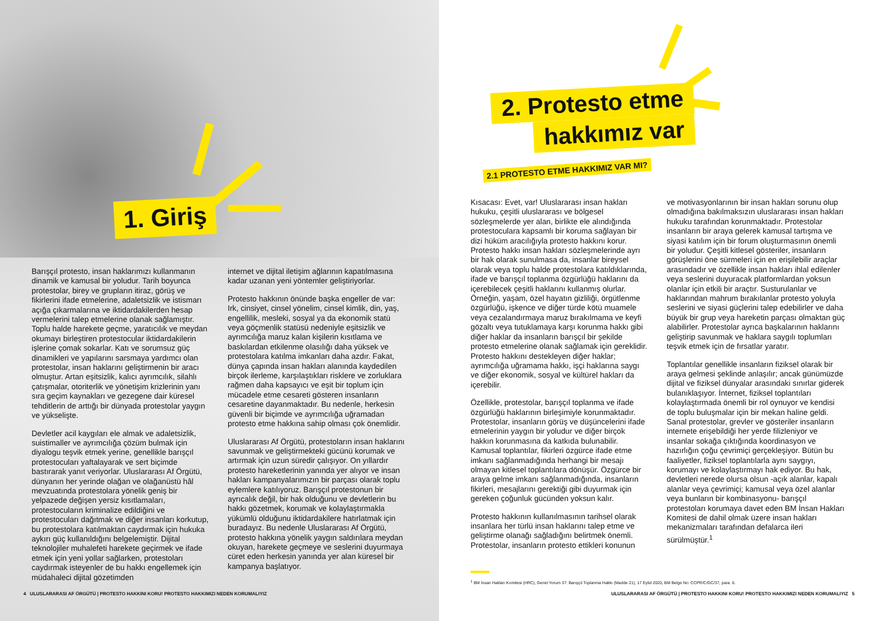1. Giriş
Barışçıl protesto, insan haklarımızı kullanmanın dinamik ve kamusal bir yoludur. Tarih boyunca protestolar, birey ve grupların itiraz, görüş ve fikirlerini ifade etmelerine, adaletsizlik ve istismarı açığa çıkarmalarına ve iktidardakilerden hesap vermelerini talep etmelerine olanak sağlamıştır. Toplu halde harekete geçme, yaratıcılık ve meydan okumayı birleştiren protestocular iktidardakilerin işlerine çomak sokarlar. Katı ve sorumsuz güç dinamikleri ve yapılarını sarsmaya yardımcı olan protestolar, insan haklarını geliştirmenin bir aracı olmuştur. Artan eşitsizlik, kalıcı ayrımcılık, silahlı çatışmalar, otoriterlik ve yönetişim krizlerinin yanı sıra geçim kaynakları ve gezegene dair küresel tehditlerin de arttığı bir dünyada protestolar yaygın ve yükselişte.
Devletler acil kaygıları ele almak ve adaletsizlik, suistimaller ve ayrımcılığa çözüm bulmak için diyalogu teşvik etmek yerine, genellikle barışçıl protestocuları yaftalayarak ve sert biçimde bastırarak yanıt veriyorlar. Uluslararası Af Örgütü, dünyanın her yerinde olağan ve olağanüstü hâl mevzuatında protestolara yönelik geniş bir yelpazede değişen yersiz kısıtlamaları, protestocuların kriminalize edildiğini ve protestocuları dağıtmak ve diğer insanları korkutup, bu protestolara katılmaktan caydırmak için hukuka aykırı güç kullanıldığını belgelemiştir. Dijital teknolojiler muhalefeti harekete geçirmek ve ifade etmek için yeni yollar sağlarken, protestoları caydırmak isteyenler de bu hakkı engellemek için müdahaleci dijital gözetimden
internet ve dijital iletişim ağlarının kapatılmasına kadar uzanan yeni yöntemler geliştiriyorlar.
Protesto hakkının önünde başka engeller de var: Irk, cinsiyet, cinsel yönelim, cinsel kimlik, din, yaş, engellilik, mesleki, sosyal ya da ekonomik statü veya göçmenlik statüsü nedeniyle eşitsizlik ve ayrımcılığa maruz kalan kişilerin kısıtlama ve baskılardan etkilenme olasılığı daha yüksek ve protestolara katılma imkanları daha azdır. Fakat, dünya çapında insan hakları alanında kaydedilen birçok ilerleme, karşılaştıkları risklere ve zorluklara rağmen daha kapsayıcı ve eşit bir toplum için mücadele etme cesareti gösteren insanların cesaretine dayanmaktadır. Bu nedenle, herkesin güvenli bir biçimde ve ayrımcılığa uğramadan protesto etme hakkına sahip olması çok önemlidir.
Uluslararası Af Örgütü, protestoların insan haklarını savunmak ve geliştirmekteki gücünü korumak ve artırmak için uzun süredir çalışıyor. On yıllardır protesto hareketlerinin yanında yer alıyor ve insan hakları kampanyalarımızın bir parçası olarak toplu eylemlere katılıyoruz. Barışçıl protestonun bir ayrıcalık değil, bir hak olduğunu ve devletlerin bu hakkı gözetmek, korumak ve kolaylaştırmakla yükümlü olduğunu iktidardakilere hatırlatmak için buradayız. Bu nedenle Uluslararası Af Örgütü, protesto hakkına yönelik yaygın saldırılara meydan okuyan, harekete geçmeye ve seslerini duyurmaya cüret eden herkesin yanında yer alan küresel bir kampanya başlatıyor.
4 ULUSLARARASI AF ÖRGÜTÜ | PROTESTO HAKKINI KORU! PROTESTO HAKKIMIZI NEDEN KORUMALIYIZ
2. Protesto etme
hakkımız var
2.1 PROTESTO ETME HAKKIMIZ VAR MI?
Kısacası: Evet, var! Uluslararası insan hakları hukuku, çeşitli uluslararası ve bölgesel sözleşmelerde yer alan, birlikte ele alındığında protestoculara kapsamlı bir koruma sağlayan bir dizi hüküm aracılığıyla protesto hakkını korur. Protesto hakkı insan hakları sözleşmelerinde ayrı bir hak olarak sunulmasa da, insanlar bireysel olarak veya toplu halde protestolara katıldıklarında, ifade ve barışçıl toplanma özgürlüğü haklarını da içerebilecek çeşitli haklarını kullanmış olurlar. Örneğin, yaşam, özel hayatın gizliliği, örgütlenme özgürlüğü, işkence ve diğer türde kötü muamele veya cezalandırmaya maruz bırakılmama ve keyfi gözaltı veya tutuklamaya karşı korunma hakkı gibi diğer haklar da insanların barışçıl bir şekilde protesto etmelerine olanak sağlamak için gereklidir. Protesto hakkını destekleyen diğer haklar; ayrımcılığa uğramama hakkı, işçi haklarına saygı ve diğer ekonomik, sosyal ve kültürel hakları da içerebilir.
Özellikle, protestolar, barışçıl toplanma ve ifade özgürlüğü haklarının birleşimiyle korunmaktadır. Protestolar, insanların görüş ve düşüncelerini ifade etmelerinin yaygın bir yoludur ve diğer birçok hakkın korunmasına da katkıda bulunabilir. Kamusal toplantılar, fikirleri özgürce ifade etme imkanı sağlanmadığında herhangi bir mesajı olmayan kitlesel toplantılara dönüşür. Özgürce bir araya gelme imkanı sağlanmadığında, insanların fikirleri, mesajlarını gerektiği gibi duyurmak için gereken çoğunluk gücünden yoksun kalır.
Protesto hakkının kullanılmasının tarihsel olarak insanlara her türlü insan haklarını talep etme ve geliştirme olanağı sağladığını belirtmek önemli. Protestolar, insanların protesto ettikleri konunun
ve motivasyonlarının bir insan hakları sorunu olup olmadığına bakılmaksızın uluslararası insan hakları hukuku tarafından korunmaktadır. Protestolar insanların bir araya gelerek kamusal tartışma ve siyasi katılım için bir forum oluşturmasının önemli bir yoludur. Çeşitli kitlesel gösteriler, insanların görüşlerini öne sürmeleri için en erişilebilir araçlar arasındadır ve özellikle insan hakları ihlal edilenler veya seslerini duyuracak platformlardan yoksun olanlar için etkili bir araçtır. Susturulanlar ve haklarından mahrum bırakılanlar protesto yoluyla seslerini ve siyasi güçlerini talep edebilirler ve daha büyük bir grup veya hareketin parçası olmaktan güç alabilirler. Protestolar ayrıca başkalarının haklarını geliştirip savunmak ve haklara saygılı toplumları teşvik etmek için de fırsatlar yaratır.
Toplantılar genellikle insanların fiziksel olarak bir araya gelmesi şeklinde anlaşılır; ancak günümüzde dijital ve fiziksel dünyalar arasındaki sınırlar giderek bulanıklaşıyor. İnternet, fiziksel toplantıları kolaylaştırmada önemli bir rol oynuyor ve kendisi de toplu buluşmalar için bir mekan haline geldi. Sanal protestolar, grevler ve gösteriler insanların internete erişebildiği her yerde filizleniyor ve insanlar sokağa çıktığında koordinasyon ve hazırlığın çoğu çevrimiçi gerçekleşiyor. Bütün bu faaliyetler, fiziksel toplantılarla aynı saygıyı, korumayı ve kolaylaştırmayı hak ediyor. Bu hak, devletleri nerede olursa olsun -açık alanlar, kapalı alanlar veya çevrimiçi; kamusal veya özel alanlar veya bunların bir kombinasyonu- barışçıl protestoları korumaya davet eden BM İnsan Hakları Komitesi de dahil olmak üzere insan hakları mekanizmaları tarafından defalarca ileri sürülmüştür.<sup>1</sup>
<sup>1</sup> BM İnsan Hakları Komitesi (HRC), Genel Yorum 37: Barışçıl Toplanma Hakkı (Madde 21), 17 Eylül 2020, BM Belge No: CCPR/C/GC/37, para. 6.
ULUSLARARASI AF ÖRGÜTÜ | PROTESTO HAKKINI KORU! PROTESTO HAKKIMIZI NEDEN KORUMALIYIZ 5